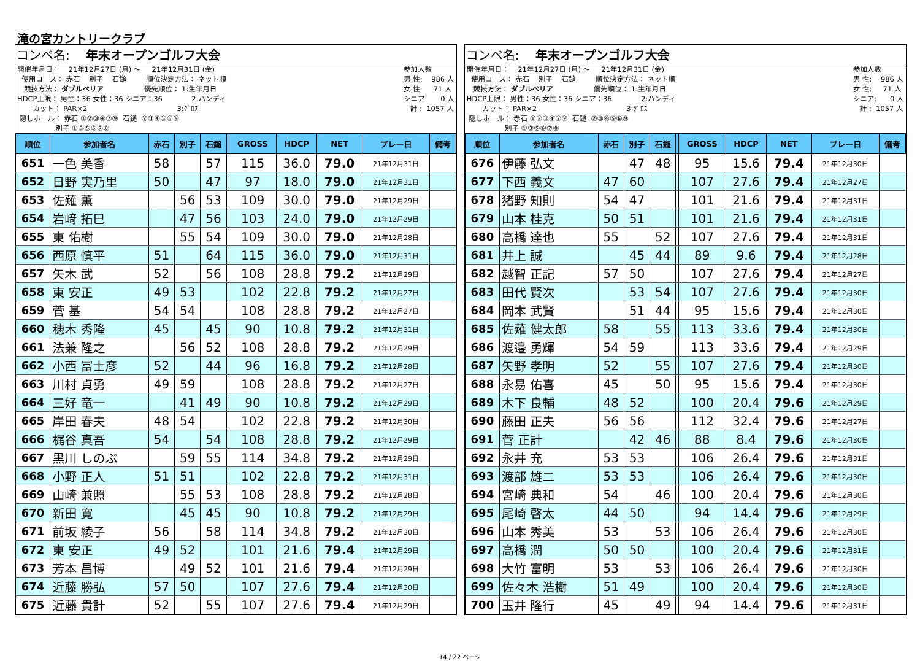滝の宮カントリークラブ
コンペ名: 年末オープンゴルフ大会
開催年月日： 21年12月27日 (月) ～ 21年12月31日 (金) 使用コース： 赤石 別子 石鎚 順位決定方法： ネット順 競技方法： ダブルペリア 優先順位： 1:生年月日 HDCP上限： 男性：36 女性：36 シニア：36 2:ハンディ カット： PAR×2 3:ｸﾞﾛｽ 隠しホール： 赤石 ①②③④⑦⑨ 石鎚 ②③④⑤⑥⑨ 別子 ①③⑤⑥⑦⑧
参加人数 男 性: 986 人 女 性: 71 人 シニア: 0 人 計 : 1057 人
| 順位 | 参加者名 | 赤石 | 別子 | 石鎚 | | GROSS | HDCP | NET | プレー日 | 備考 |
| --- | --- | --- | --- | --- | --- | --- | --- | --- | --- | --- |
| 651 | 一色 美香 | 58 | | 57 | | 115 | 36.0 | 79.0 | 21年12月31日 | |
| 652 | 日野 実乃里 | 50 | | 47 | | 97 | 18.0 | 79.0 | 21年12月31日 | |
| 653 | 佐薙 薫 | | 56 | 53 | | 109 | 30.0 | 79.0 | 21年12月29日 | |
| 654 | 岩﨑 拓巳 | | 47 | 56 | | 103 | 24.0 | 79.0 | 21年12月29日 | |
| 655 | 東 佑樹 | | 55 | 54 | | 109 | 30.0 | 79.0 | 21年12月28日 | |
| 656 | 西原 慎平 | 51 | | 64 | | 115 | 36.0 | 79.0 | 21年12月31日 | |
| 657 | 矢木 武 | 52 | | 56 | | 108 | 28.8 | 79.2 | 21年12月29日 | |
| 658 | 東 安正 | 49 | 53 | | | 102 | 22.8 | 79.2 | 21年12月27日 | |
| 659 | 菅 基 | 54 | 54 | | | 108 | 28.8 | 79.2 | 21年12月27日 | |
| 660 | 穂木 秀隆 | 45 | | 45 | | 90 | 10.8 | 79.2 | 21年12月31日 | |
| 661 | 法兼 隆之 | | 56 | 52 | | 108 | 28.8 | 79.2 | 21年12月29日 | |
| 662 | 小西 冨士彦 | 52 | | 44 | | 96 | 16.8 | 79.2 | 21年12月28日 | |
| 663 | 川村 貞勇 | 49 | 59 | | | 108 | 28.8 | 79.2 | 21年12月27日 | |
| 664 | 三好 竜一 | | 41 | 49 | | 90 | 10.8 | 79.2 | 21年12月29日 | |
| 665 | 岸田 春夫 | 48 | 54 | | | 102 | 22.8 | 79.2 | 21年12月30日 | |
| 666 | 梶谷 真吾 | 54 | | 54 | | 108 | 28.8 | 79.2 | 21年12月29日 | |
| 667 | 黒川 しのぶ | | 59 | 55 | | 114 | 34.8 | 79.2 | 21年12月29日 | |
| 668 | 小野 正人 | 51 | 51 | | | 102 | 22.8 | 79.2 | 21年12月31日 | |
| 669 | 山崎 兼照 | | 55 | 53 | | 108 | 28.8 | 79.2 | 21年12月28日 | |
| 670 | 新田 寛 | | 45 | 45 | | 90 | 10.8 | 79.2 | 21年12月29日 | |
| 671 | 前坂 綾子 | 56 | | 58 | | 114 | 34.8 | 79.2 | 21年12月30日 | |
| 672 | 東 安正 | 49 | 52 | | | 101 | 21.6 | 79.4 | 21年12月29日 | |
| 673 | 芳本 昌博 | | 49 | 52 | | 101 | 21.6 | 79.4 | 21年12月29日 | |
| 674 | 近藤 勝弘 | 57 | 50 | | | 107 | 27.6 | 79.4 | 21年12月30日 | |
| 675 | 近藤 貴計 | 52 | | 55 | | 107 | 27.6 | 79.4 | 21年12月29日 | |
コンペ名: 年末オープンゴルフ大会
開催年月日： 21年12月27日 (月) ～ 21年12月31日 (金) 使用コース： 赤石 別子 石鎚 順位決定方法： ネット順 競技方法： ダブルペリア 優先順位： 1:生年月日 HDCP上限： 男性：36 女性：36 シニア：36 2:ハンディ カット： PAR×2 3:ｸﾞﾛｽ 隠しホール： 赤石 ①②③④⑦⑨ 石鎚 ②③④⑤⑥⑨ 別子 ①③⑤⑥⑦⑧
参加人数 男 性: 986 人 女 性: 71 人 シニア: 0 人 計 : 1057 人
| 順位 | 参加者名 | 赤石 | 別子 | 石鎚 | | GROSS | HDCP | NET | プレー日 | 備考 |
| --- | --- | --- | --- | --- | --- | --- | --- | --- | --- | --- |
| 676 | 伊藤 弘文 | | 47 | 48 | | 95 | 15.6 | 79.4 | 21年12月30日 | |
| 677 | 下西 義文 | 47 | 60 | | | 107 | 27.6 | 79.4 | 21年12月27日 | |
| 678 | 猪野 知則 | 54 | 47 | | | 101 | 21.6 | 79.4 | 21年12月31日 | |
| 679 | 山本 桂克 | 50 | 51 | | | 101 | 21.6 | 79.4 | 21年12月31日 | |
| 680 | 高橋 達也 | 55 | | 52 | | 107 | 27.6 | 79.4 | 21年12月31日 | |
| 681 | 井上 誠 | | 45 | 44 | | 89 | 9.6 | 79.4 | 21年12月28日 | |
| 682 | 越智 正記 | 57 | 50 | | | 107 | 27.6 | 79.4 | 21年12月27日 | |
| 683 | 田代 賢次 | | 53 | 54 | | 107 | 27.6 | 79.4 | 21年12月30日 | |
| 684 | 岡本 武賢 | | 51 | 44 | | 95 | 15.6 | 79.4 | 21年12月30日 | |
| 685 | 佐薙 健太郎 | 58 | | 55 | | 113 | 33.6 | 79.4 | 21年12月30日 | |
| 686 | 渡邉 勇輝 | 54 | 59 | | | 113 | 33.6 | 79.4 | 21年12月29日 | |
| 687 | 矢野 孝明 | 52 | | 55 | | 107 | 27.6 | 79.4 | 21年12月30日 | |
| 688 | 永易 佑喜 | 45 | | 50 | | 95 | 15.6 | 79.4 | 21年12月30日 | |
| 689 | 木下 良輔 | 48 | 52 | | | 100 | 20.4 | 79.6 | 21年12月29日 | |
| 690 | 藤田 正夫 | 56 | 56 | | | 112 | 32.4 | 79.6 | 21年12月27日 | |
| 691 | 菅 正計 | | 42 | 46 | | 88 | 8.4 | 79.6 | 21年12月30日 | |
| 692 | 永井 充 | 53 | 53 | | | 106 | 26.4 | 79.6 | 21年12月31日 | |
| 693 | 渡部 雄二 | 53 | 53 | | | 106 | 26.4 | 79.6 | 21年12月30日 | |
| 694 | 宮崎 典和 | 54 | | 46 | | 100 | 20.4 | 79.6 | 21年12月30日 | |
| 695 | 尾崎 啓太 | 44 | 50 | | | 94 | 14.4 | 79.6 | 21年12月29日 | |
| 696 | 山本 秀美 | 53 | | 53 | | 106 | 26.4 | 79.6 | 21年12月30日 | |
| 697 | 高橋 潤 | 50 | 50 | | | 100 | 20.4 | 79.6 | 21年12月31日 | |
| 698 | 大竹 富明 | 53 | | 53 | | 106 | 26.4 | 79.6 | 21年12月30日 | |
| 699 | 佐々木 浩樹 | 51 | 49 | | | 100 | 20.4 | 79.6 | 21年12月30日 | |
| 700 | 玉井 隆行 | 45 | | 49 | | 94 | 14.4 | 79.6 | 21年12月31日 | |
14 / 22 ページ